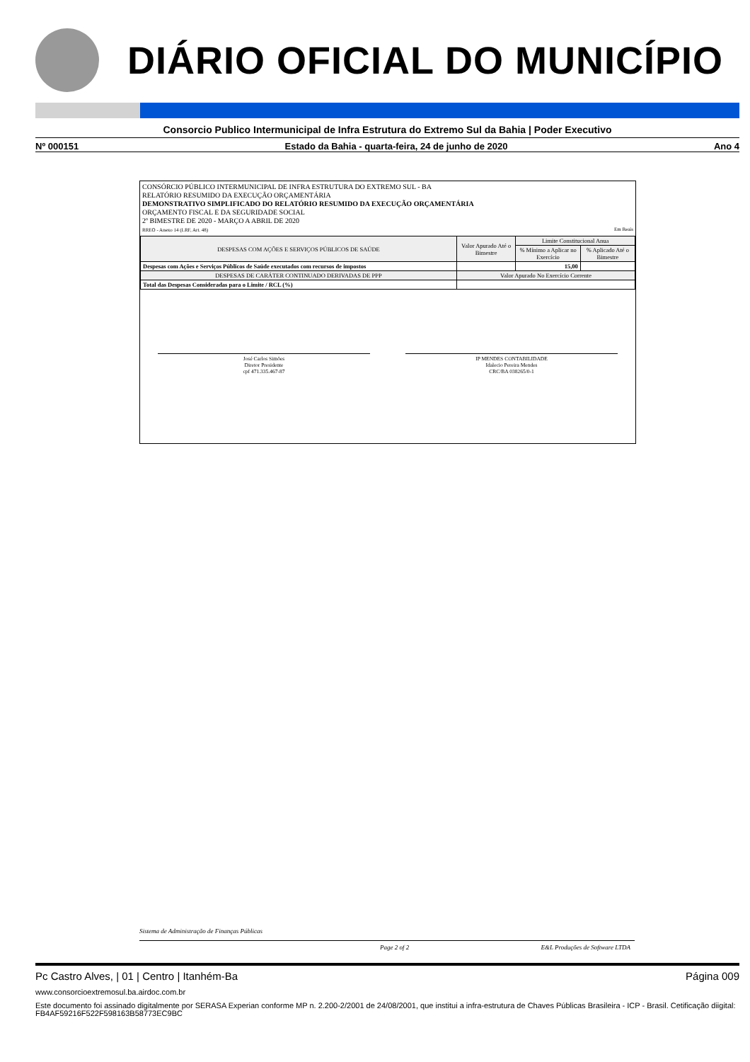DIÁRIO OFICIAL DO MUNICÍPIO
Consorcio Publico Intermunicipal de Infra Estrutura do Extremo Sul da Bahia | Poder Executivo
Nº 000151 Estado da Bahia - quarta-feira, 24 de junho de 2020 Ano 4
CONSÓRCIO PÚBLICO INTERMUNICIPAL DE INFRA ESTRUTURA DO EXTREMO SUL - BA
RELATÓRIO RESUMIDO DA EXECUÇÃO ORÇAMENTÁRIA
DEMONSTRATIVO SIMPLIFICADO DO RELATÓRIO RESUMIDO DA EXECUÇÃO ORÇAMENTÁRIA
ORÇAMENTO FISCAL E DA SEGURIDADE SOCIAL
2º BIMESTRE DE 2020 - MARÇO A ABRIL DE 2020
RREO - Anexo 14 (LRF, Art. 48) Em Reais
| DESPESAS COM AÇÕES E SERVIÇOS PÚBLICOS DE SAÚDE | Valor Apurado Até o Bimestre | Limite Constitucional Anua | |
| --- | --- | --- | --- |
| | | % Mínimo a Aplicar no Exercício | % Aplicado Até o Bimestre |
| Despesas com Ações e Serviços Públicos de Saúde executados com recursos de impostos | | 15,00 | |
| DESPESAS DE CARÁTER CONTINUADO DERIVADAS DE PPP | Valor Apurado No Exercício Corrente | | |
| Total das Despesas Consideradas para o Limite / RCL (%) | | | |
José Carlos Simões
Diretor Presidente
cpf 471.335.467-87
IP MENDES CONTABILIDADE
Idalecio Pereira Mendes
CRC/BA 038265/0-1
Sistema de Administração de Finanças Públicas
Page 2 of 2 E&L Produções de Software LTDA
Pc Castro Alves, | 01 | Centro | Itanhém-Ba Página 009
www.consorcioextremosul.ba.airdoc.com.br
Este documento foi assinado digitalmente por SERASA Experian conforme MP n. 2.200-2/2001 de 24/08/2001, que institui a infra-estrutura de Chaves Públicas Brasileira - ICP - Brasil. Cetificação diigital: FB4AF59216F522F598163B58773EC9BC